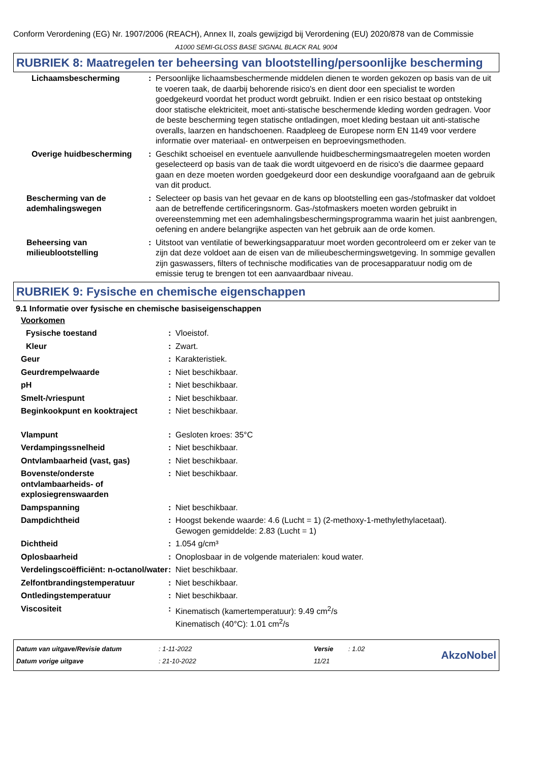Conform Verordening (EG) Nr. 1907/2006 (REACH), Annex II, zoals gewijzigd bij Verordening (EU) 2020/878 van de Commissie
A1000 SEMI-GLOSS BASE SIGNAL BLACK RAL 9004
RUBRIEK 8: Maatregelen ter beheersing van blootstelling/persoonlijke bescherming
| Lichaamsbescherming | : | Persoonlijke lichaamsbeschermende middelen dienen te worden gekozen op basis van de uit te voeren taak, de daarbij behorende risico's en dient door een specialist te worden goedgekeurd voordat het product wordt gebruikt. Indien er een risico bestaat op ontsteking door statische elektriciteit, moet anti-statische beschermende kleding worden gedragen. Voor de beste bescherming tegen statische ontladingen, moet kleding bestaan uit anti-statische overalls, laarzen en handschoenen. Raadpleeg de Europese norm EN 1149 voor verdere informatie over materiaal- en ontwerpeisen en beproevingsmethoden. |
| Overige huidbescherming | : | Geschikt schoeisel en eventuele aanvullende huidbeschermingsmaatregelen moeten worden geselecteerd op basis van de taak die wordt uitgevoerd en de risico's die daarmee gepaard gaan en deze moeten worden goedgekeurd door een deskundige voorafgaand aan de gebruik van dit product. |
| Bescherming van de ademhalingswegen | : | Selecteer op basis van het gevaar en de kans op blootstelling een gas-/stofmasker dat voldoet aan de betreffende certificeringsnorm. Gas-/stofmaskers moeten worden gebruikt in overeenstemming met een ademhalingsbeschermingsprogramma waarin het juist aanbrengen, oefening en andere belangrijke aspecten van het gebruik aan de orde komen. |
| Beheersing van milieublootstelling | : | Uitstoot van ventilatie of bewerkingsapparatuur moet worden gecontroleerd om er zeker van te zijn dat deze voldoet aan de eisen van de milieubeschermingswetgeving. In sommige gevallen zijn gaswassers, filters of technische modificaties van de procesapparatuur nodig om de emissie terug te brengen tot een aanvaardbaar niveau. |
RUBRIEK 9: Fysische en chemische eigenschappen
9.1 Informatie over fysische en chemische basiseigenschappen
| Voorkomen | | |
| Fysische toestand | : | Vloeistof. |
| Kleur | : | Zwart. |
| Geur | : | Karakteristiek. |
| Geurdrempelwaarde | : | Niet beschikbaar. |
| pH | : | Niet beschikbaar. |
| Smelt-/vriespunt | : | Niet beschikbaar. |
| Beginkookpunt en kooktraject | : | Niet beschikbaar. |
| Vlampunt | : | Gesloten kroes: 35°C |
| Verdampingssnelheid | : | Niet beschikbaar. |
| Ontvlambaarheid (vast, gas) | : | Niet beschikbaar. |
| Bovenste/onderste ontvlambaarheids- of explosiegrenswaarden | : | Niet beschikbaar. |
| Dampspanning | : | Niet beschikbaar. |
| Dampdichtheid | : | Hoogst bekende waarde: 4.6 (Lucht = 1) (2-methoxy-1-methylethylacetaat). Gewogen gemiddelde: 2.83 (Lucht = 1) |
| Dichtheid | : | 1.054 g/cm³ |
| Oplosbaarheid | : | Onoplosbaar in de volgende materialen: koud water. |
| Verdelingscoëfficiënt: n-octanol/water | : | Niet beschikbaar. |
| Zelfontbrandingstemperatuur | : | Niet beschikbaar. |
| Ontledingstemperatuur | : | Niet beschikbaar. |
| Viscositeit | : | Kinematisch (kamertemperatuur): 9.49 cm<sup>2</sup>/s Kinematisch (40°C): 1.01 cm<sup>2</sup>/s |
Datum van uitgave/Revisie datum
Datum vorige uitgave
: 1-11-2022
: 21-10-2022
Versie
11/21
: 1.02
AkzoNobel